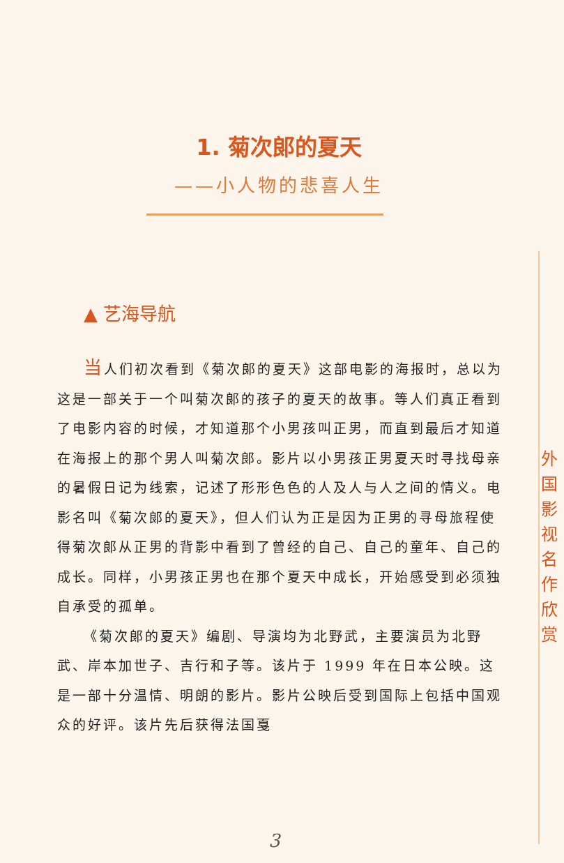1. 菊次郎的夏天
——小人物的悲喜人生
▲ 艺海导航
当人们初次看到《菊次郎的夏天》这部电影的海报时，总以为这是一部关于一个叫菊次郎的孩子的夏天的故事。等人们真正看到了电影内容的时候，才知道那个小男孩叫正男，而直到最后才知道在海报上的那个男人叫菊次郎。影片以小男孩正男夏天时寻找母亲的暑假日记为线索，记述了形形色色的人及人与人之间的情义。电影名叫《菊次郎的夏天》，但人们认为正是因为正男的寻母旅程使得菊次郎从正男的背影中看到了曾经的自己、自己的童年、自己的成长。同样，小男孩正男也在那个夏天中成长，开始感受到必须独自承受的孤单。
《菊次郎的夏天》编剧、导演均为北野武，主要演员为北野武、岸本加世子、吉行和子等。该片于 1999 年在日本公映。这是一部十分温情、明朗的影片。影片公映后受到国际上包括中国观众的好评。该片先后获得法国戛
外 国 影 视 名 作 欣 赏
3